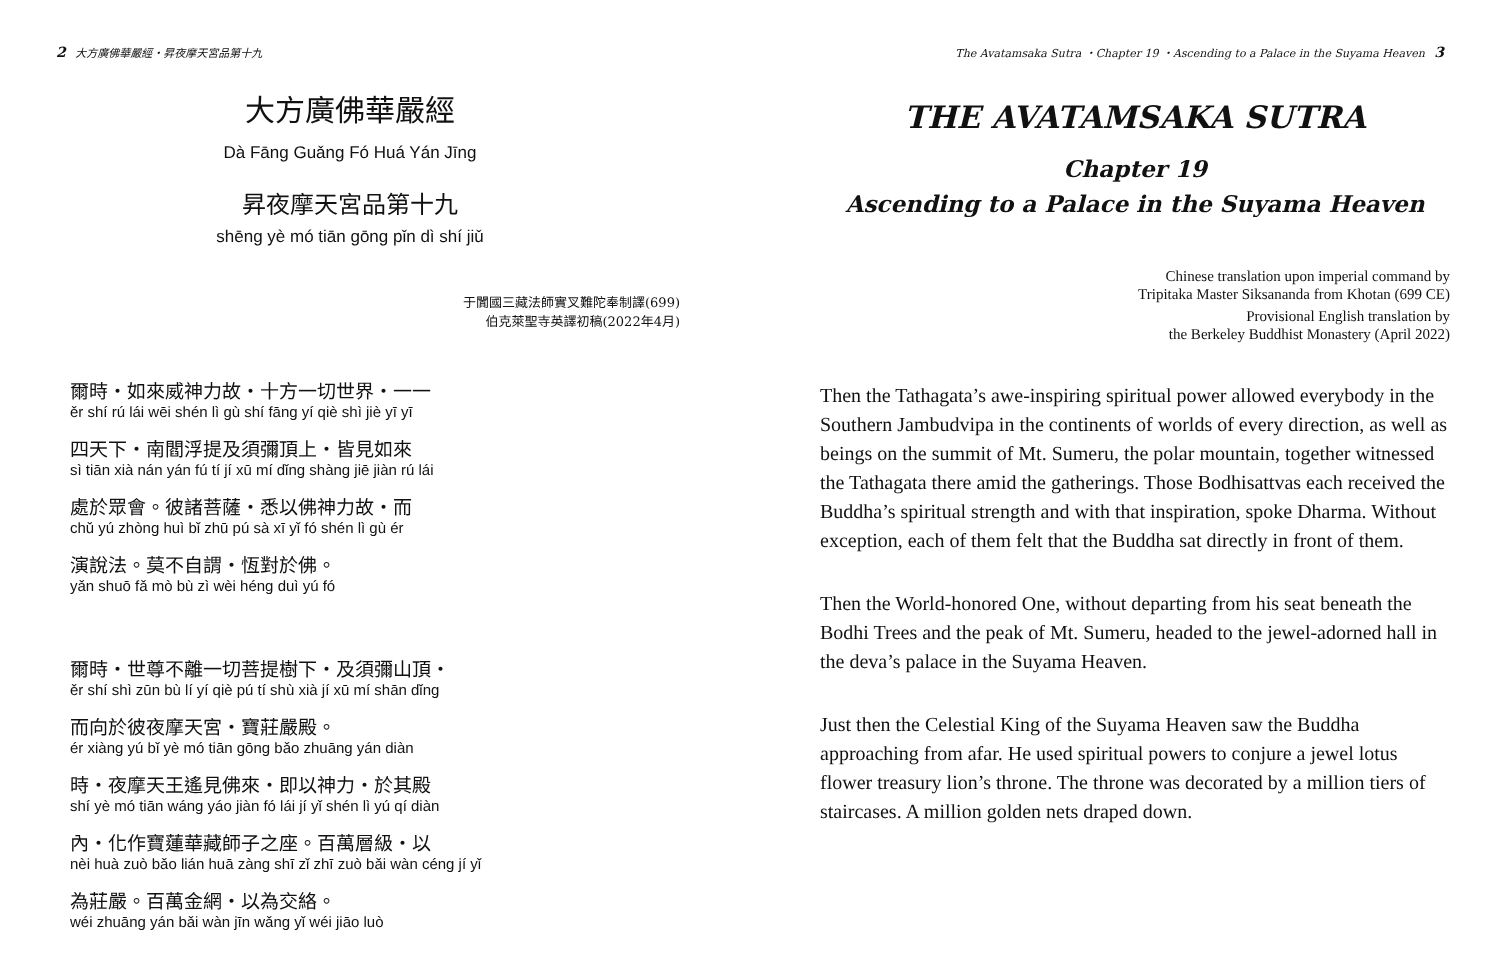2 大方廣佛華嚴經・昇夜摩天宮品第十九
大方廣佛華嚴經
Dà Fāng Guǎng Fó Huá Yán Jīng
昇夜摩天宮品第十九
shēng yè mó tiān gōng pǐn dì shí jiǔ
于闐國三藏法師實叉難陀奉制譯(699)
伯克萊聖寺英譯初稿(2022年4月)
爾時・如來威神力故・十方一切世界・一一
ěr shí rú lái wēi shén lì gù shí fāng yí qiè shì jiè yī yī
四天下・南閻浮提及須彌頂上・皆見如來
sì tiān xià nán yán fú tí jí xū mí dǐng shàng jiē jiàn rú lái
處於眾會。彼諸菩薩・悉以佛神力故・而
chǔ yú zhòng huì bǐ zhū pú sà xī yǐ fó shén lì gù ér
演說法。莫不自謂・恆對於佛。
yǎn shuō fǎ mò bù zì wèi héng duì yú fó
爾時・世尊不離一切菩提樹下・及須彌山頂・
ěr shí shì zūn bù lí yí qiè pú tí shù xià jí xū mí shān dǐng
而向於彼夜摩天宮・寶莊嚴殿。
ér xiàng yú bǐ yè mó tiān gōng bǎo zhuāng yán diàn
時・夜摩天王遙見佛來・即以神力・於其殿
shí yè mó tiān wáng yáo jiàn fó lái jí yǐ shén lì yú qí diàn
內・化作寶蓮華藏師子之座。百萬層級・以
nèi huà zuò bǎo lián huā zàng shī zǐ zhī zuò bǎi wàn céng jí yǐ
為莊嚴。百萬金網・以為交絡。
wéi zhuāng yán bǎi wàn jīn wǎng yǐ wéi jiāo luò
The Avatamsaka Sutra ・Chapter 19 ・Ascending to a Palace in the Suyama Heaven 3
THE AVATAMSAKA SUTRA
Chapter 19
Ascending to a Palace in the Suyama Heaven
Chinese translation upon imperial command by
Tripitaka Master Siksananda from Khotan (699 CE)
Provisional English translation by
the Berkeley Buddhist Monastery (April 2022)
Then the Tathagata’s awe-inspiring spiritual power allowed everybody in the Southern Jambudvipa in the continents of worlds of every direction, as well as beings on the summit of Mt. Sumeru, the polar mountain, together witnessed the Tathagata there amid the gatherings. Those Bodhisattvas each received the Buddha’s spiritual strength and with that inspiration, spoke Dharma. Without exception, each of them felt that the Buddha sat directly in front of them.
Then the World-honored One, without departing from his seat beneath the Bodhi Trees and the peak of Mt. Sumeru, headed to the jewel-adorned hall in the deva’s palace in the Suyama Heaven.
Just then the Celestial King of the Suyama Heaven saw the Buddha approaching from afar. He used spiritual powers to conjure a jewel lotus flower treasury lion’s throne. The throne was decorated by a million tiers of staircases. A million golden nets draped down.